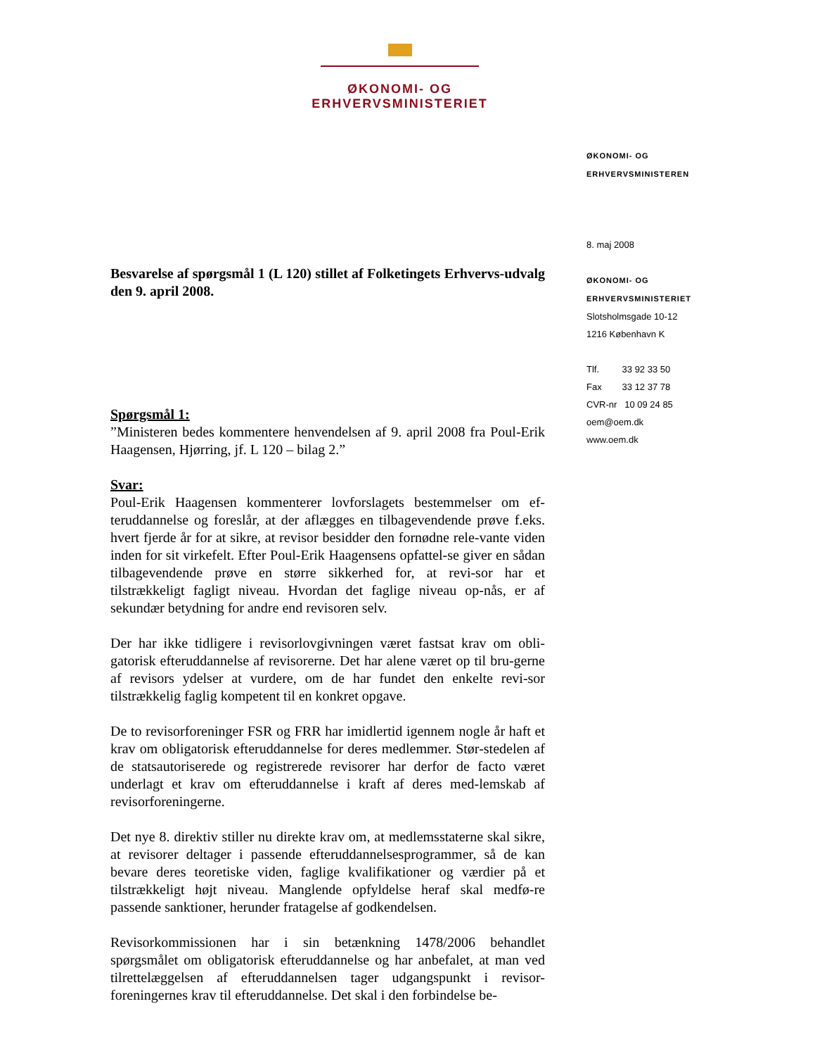ØKONOMI- OG ERHVERVSMINISTERIET
ØKONOMI- OG
ERHVERVSMINISTEREN
8. maj 2008
ØKONOMI- OG
ERHVERVSMINISTERIET
Slotsholmsgade 10-12
1216 København K
Tlf. 33 92 33 50
Fax 33 12 37 78
CVR-nr 10 09 24 85
oem@oem.dk
www.oem.dk
Besvarelse af spørgsmål 1 (L 120) stillet af Folketingets Erhvervs-udvalg den 9. april 2008.
Spørgsmål 1:
”Ministeren bedes kommentere henvendelsen af 9. april 2008 fra Poul-Erik Haagensen, Hjørring, jf. L 120 – bilag 2.”
Svar:
Poul-Erik Haagensen kommenterer lovforslagets bestemmelser om ef-teruddannelse og foreslår, at der aflægges en tilbagevendende prøve f.eks. hvert fjerde år for at sikre, at revisor besidder den fornødne rele-vante viden inden for sit virkefelt. Efter Poul-Erik Haagensens opfattel-se giver en sådan tilbagevendende prøve en større sikkerhed for, at revi-sor har et tilstrækkeligt fagligt niveau. Hvordan det faglige niveau op-nås, er af sekundær betydning for andre end revisoren selv.
Der har ikke tidligere i revisorlovgivningen været fastsat krav om obli-gatorisk efteruddannelse af revisorerne. Det har alene været op til bru-gerne af revisors ydelser at vurdere, om de har fundet den enkelte revi-sor tilstrækkelig faglig kompetent til en konkret opgave.
De to revisorforeninger FSR og FRR har imidlertid igennem nogle år haft et krav om obligatorisk efteruddannelse for deres medlemmer. Stør-stedelen af de statsautoriserede og registrerede revisorer har derfor de facto været underlagt et krav om efteruddannelse i kraft af deres med-lemskab af revisorforeningerne.
Det nye 8. direktiv stiller nu direkte krav om, at medlemsstaterne skal sikre, at revisorer deltager i passende efteruddannelsesprogrammer, så de kan bevare deres teoretiske viden, faglige kvalifikationer og værdier på et tilstrækkeligt højt niveau. Manglende opfyldelse heraf skal medfø-re passende sanktioner, herunder fratagelse af godkendelsen.
Revisorkommissionen har i sin betænkning 1478/2006 behandlet spørgsmålet om obligatorisk efteruddannelse og har anbefalet, at man ved tilrettelæggelsen af efteruddannelsen tager udgangspunkt i revisor-foreningernes krav til efteruddannelse. Det skal i den forbindelse be-